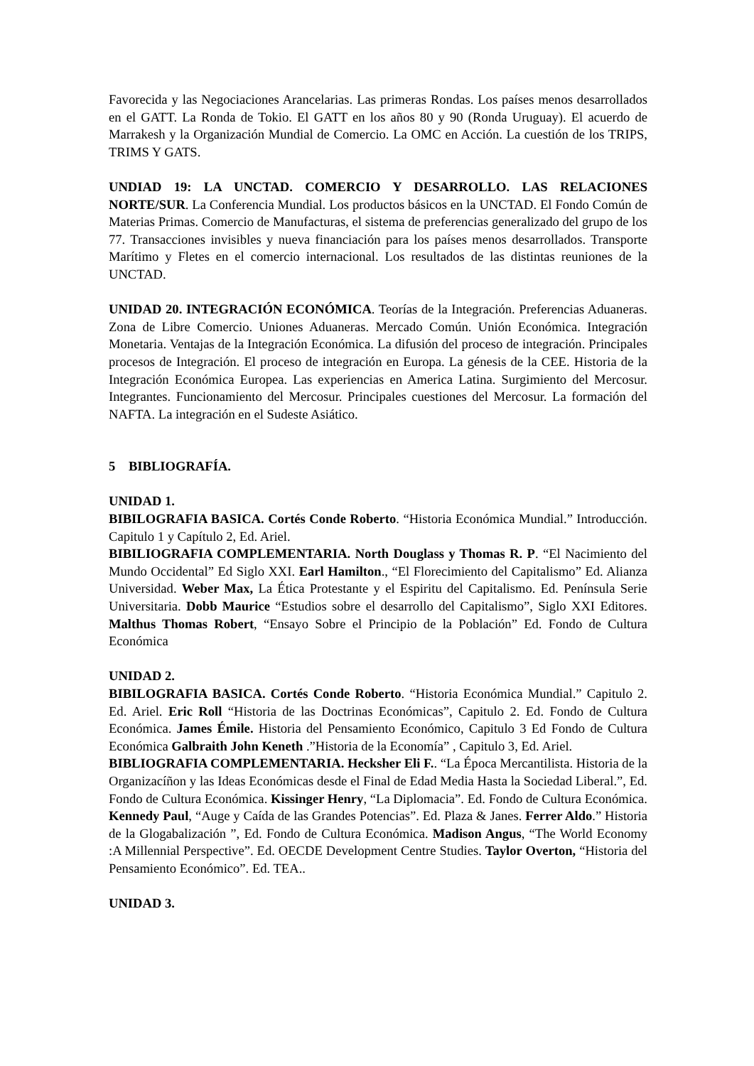Favorecida y las Negociaciones Arancelarias. Las primeras Rondas. Los países menos desarrollados en el GATT. La Ronda de Tokio. El GATT en los años 80 y 90 (Ronda Uruguay). El acuerdo de Marrakesh y la Organización Mundial de Comercio. La OMC en Acción. La cuestión de los TRIPS, TRIMS Y GATS.
UNDIAD 19: LA UNCTAD. COMERCIO Y DESARROLLO. LAS RELACIONES NORTE/SUR. La Conferencia Mundial. Los productos básicos en la UNCTAD. El Fondo Común de Materias Primas. Comercio de Manufacturas, el sistema de preferencias generalizado del grupo de los 77. Transacciones invisibles y nueva financiación para los países menos desarrollados. Transporte Marítimo y Fletes en el comercio internacional. Los resultados de las distintas reuniones de la UNCTAD.
UNIDAD 20. INTEGRACIÓN ECONÓMICA. Teorías de la Integración. Preferencias Aduaneras. Zona de Libre Comercio. Uniones Aduaneras. Mercado Común. Unión Económica. Integración Monetaria. Ventajas de la Integración Económica. La difusión del proceso de integración. Principales procesos de Integración. El proceso de integración en Europa. La génesis de la CEE. Historia de la Integración Económica Europea. Las experiencias en America Latina. Surgimiento del Mercosur. Integrantes. Funcionamiento del Mercosur. Principales cuestiones del Mercosur. La formación del NAFTA. La integración en el Sudeste Asiático.
5 BIBLIOGRAFÍA.
UNIDAD 1.
BIBILOGRAFIA BASICA. Cortés Conde Roberto. “Historia Económica Mundial.” Introducción. Capitulo 1 y Capítulo 2, Ed. Ariel.
BIBILIOGRAFIA COMPLEMENTARIA. North Douglass y Thomas R. P. “El Nacimiento del Mundo Occidental” Ed Siglo XXI. Earl Hamilton., “El Florecimiento del Capitalismo” Ed. Alianza Universidad. Weber Max, La Ética Protestante y el Espiritu del Capitalismo. Ed. Península Serie Universitaria. Dobb Maurice “Estudios sobre el desarrollo del Capitalismo”, Siglo XXI Editores. Malthus Thomas Robert, “Ensayo Sobre el Principio de la Población” Ed. Fondo de Cultura Económica
UNIDAD 2.
BIBILOGRAFIA BASICA. Cortés Conde Roberto. “Historia Económica Mundial.” Capitulo 2. Ed. Ariel. Eric Roll “Historia de las Doctrinas Económicas”, Capitulo 2. Ed. Fondo de Cultura Económica. James Émile. Historia del Pensamiento Económico, Capitulo 3 Ed Fondo de Cultura Económica Galbraith John Keneth .”Historia de la Economía” , Capitulo 3, Ed. Ariel.
BIBLIOGRAFIA COMPLEMENTARIA. Hecksher Eli F.. “La Época Mercantilista. Historia de la Organizacíñon y las Ideas Económicas desde el Final de Edad Media Hasta la Sociedad Liberal.”, Ed. Fondo de Cultura Económica. Kissinger Henry, “La Diplomacia”. Ed. Fondo de Cultura Económica. Kennedy Paul, “Auge y Caída de las Grandes Potencias”. Ed. Plaza & Janes. Ferrer Aldo.” Historia de la Glogabalización ”, Ed. Fondo de Cultura Económica. Madison Angus, “The World Economy :A Millennial Perspective”. Ed. OECDE Development Centre Studies. Taylor Overton, “Historia del Pensamiento Económico”. Ed. TEA..
UNIDAD 3.